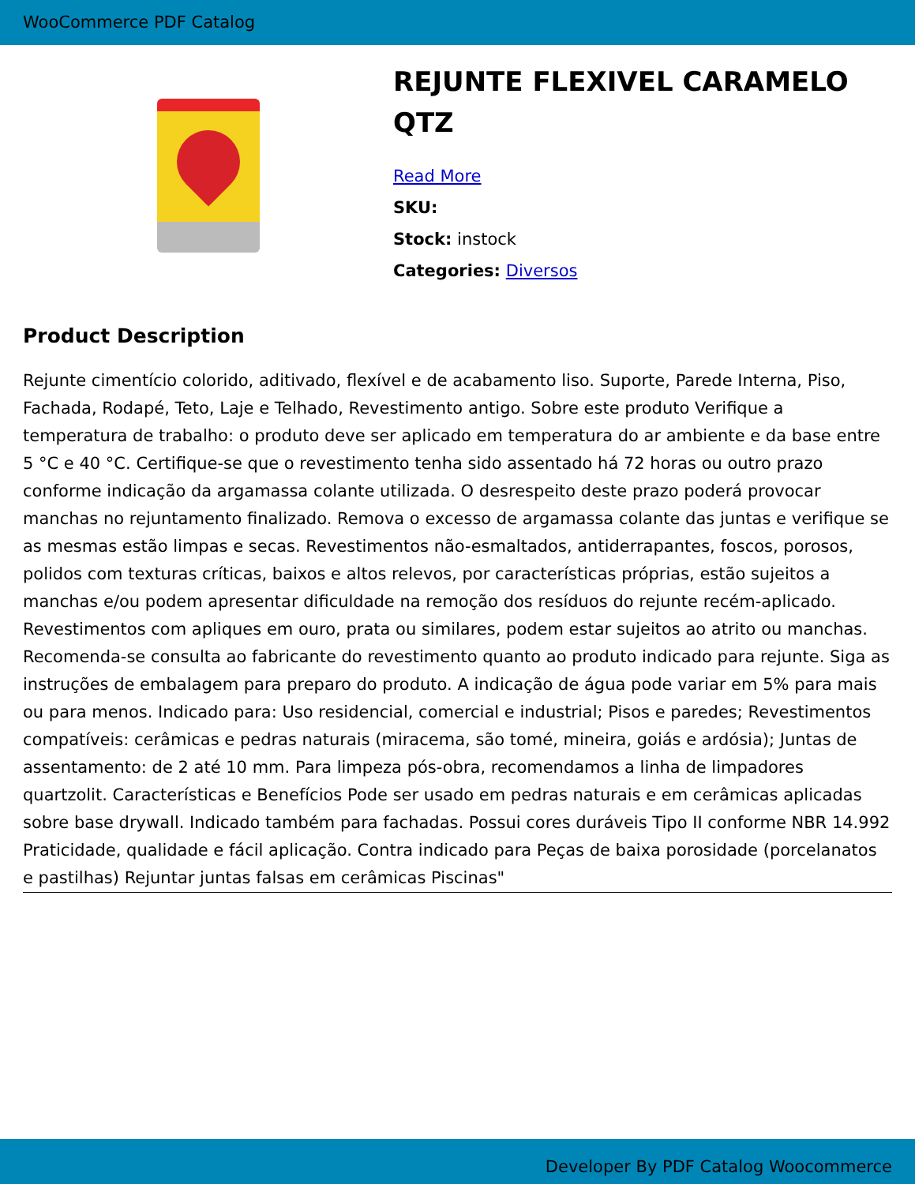WooCommerce PDF Catalog
REJUNTE FLEXIVEL CARAMELO QTZ
Read More
SKU:
Stock: instock
Categories: Diversos
Product Description
Rejunte cimentício colorido, aditivado, flexível e de acabamento liso. Suporte, Parede Interna, Piso, Fachada, Rodapé, Teto, Laje e Telhado, Revestimento antigo. Sobre este produto Verifique a temperatura de trabalho: o produto deve ser aplicado em temperatura do ar ambiente e da base entre 5 °C e 40 °C. Certifique-se que o revestimento tenha sido assentado há 72 horas ou outro prazo conforme indicação da argamassa colante utilizada. O desrespeito deste prazo poderá provocar manchas no rejuntamento finalizado. Remova o excesso de argamassa colante das juntas e verifique se as mesmas estão limpas e secas. Revestimentos não-esmaltados, antiderrapantes, foscos, porosos, polidos com texturas críticas, baixos e altos relevos, por características próprias, estão sujeitos a manchas e/ou podem apresentar dificuldade na remoção dos resíduos do rejunte recém-aplicado. Revestimentos com apliques em ouro, prata ou similares, podem estar sujeitos ao atrito ou manchas. Recomenda-se consulta ao fabricante do revestimento quanto ao produto indicado para rejunte. Siga as instruções de embalagem para preparo do produto. A indicação de água pode variar em 5% para mais ou para menos. Indicado para: Uso residencial, comercial e industrial; Pisos e paredes; Revestimentos compatíveis: cerâmicas e pedras naturais (miracema, são tomé, mineira, goiás e ardósia); Juntas de assentamento: de 2 até 10 mm. Para limpeza pós-obra, recomendamos a linha de limpadores quartzolit. Características e Benefícios Pode ser usado em pedras naturais e em cerâmicas aplicadas sobre base drywall. Indicado também para fachadas. Possui cores duráveis Tipo II conforme NBR 14.992 Praticidade, qualidade e fácil aplicação. Contra indicado para Peças de baixa porosidade (porcelanatos e pastilhas) Rejuntar juntas falsas em cerâmicas Piscinas"
Developer By PDF Catalog Woocommerce